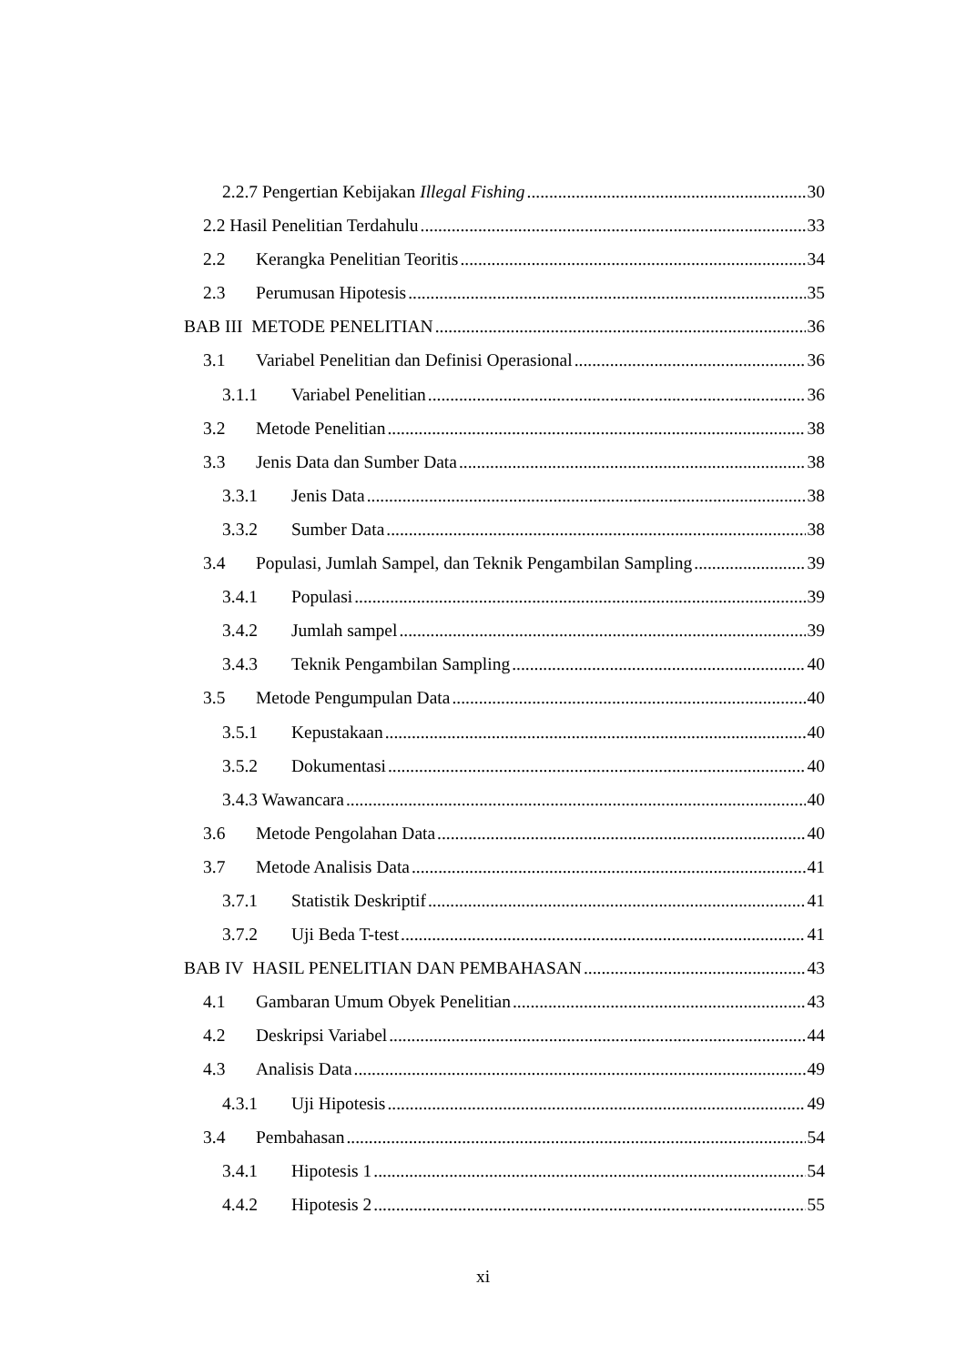2.2.7 Pengertian Kebijakan Illegal Fishing 30
2.2 Hasil Penelitian Terdahulu 33
2.2 Kerangka Penelitian Teoritis 34
2.3 Perumusan Hipotesis 35
BAB III METODE PENELITIAN 36
3.1 Variabel Penelitian dan Definisi Operasional 36
3.1.1 Variabel Penelitian 36
3.2 Metode Penelitian 38
3.3 Jenis Data dan Sumber Data 38
3.3.1 Jenis Data 38
3.3.2 Sumber Data 38
3.4 Populasi, Jumlah Sampel, dan Teknik Pengambilan Sampling 39
3.4.1 Populasi 39
3.4.2 Jumlah sampel 39
3.4.3 Teknik Pengambilan Sampling 40
3.5 Metode Pengumpulan Data 40
3.5.1 Kepustakaan 40
3.5.2 Dokumentasi 40
3.4.3 Wawancara 40
3.6 Metode Pengolahan Data 40
3.7 Metode Analisis Data 41
3.7.1 Statistik Deskriptif 41
3.7.2 Uji Beda T-test 41
BAB IV HASIL PENELITIAN DAN PEMBAHASAN 43
4.1 Gambaran Umum Obyek Penelitian 43
4.2 Deskripsi Variabel 44
4.3 Analisis Data 49
4.3.1 Uji Hipotesis 49
3.4 Pembahasan 54
3.4.1 Hipotesis 1 54
4.4.2 Hipotesis 2 55
xi